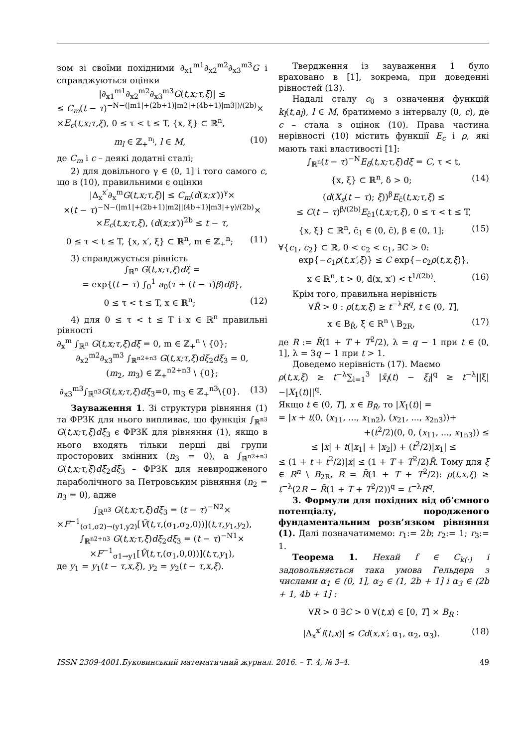зом зі своїми похідними ∂<sub>x1</sub><sup>m1</sup>∂<sub>x2</sub><sup>m2</sup>∂<sub>x3</sub><sup>m3</sup>G і справджуються оцінки
|∂<sub>x1</sub><sup>m1</sup>∂<sub>x2</sub><sup>m2</sup>∂<sub>x3</sub><sup>m3</sup>G(t,x;τ,ξ)| ≤
≤ C<sub>m</sub>(t − τ)<sup>−N−(|m1|+(2b+1)|m2|+(4b+1)|m3|)/(2b)</sup>×
×E<sub>c</sub>(t,x;τ,ξ), 0 ≤ τ < t ≤ T, {x, ξ} ⊂ ℝ<sup>n</sup>,
m<sub>l</sub> ∈ ℤ<sub>+</sub><sup>n<sub>l</sub></sup>, l ∈ M, (10)
де C<sub>m</sub> і c – деякі додатні сталі;
2) для довільного γ ∈ (0, 1] і того самого c, що в (10), правильними є оцінки
|Δ<sub>x</sub><sup>x′</sup>∂<sub>x</sub><sup>m</sup>G(t,x;τ,ξ)| ≤ C<sub>m</sub>(d(x;x′))<sup>γ</sup>×
×(t − τ)<sup>−N−(|m1|+(2b+1)|m2||(4b+1)|m3|+γ)/(2b)</sup>×
×E<sub>c</sub>(t,x;τ,ξ), (d(x;x′))<sup>2b</sup> ≤ t − τ,
0 ≤ τ < t ≤ T, {x, x′, ξ} ⊂ ℝ<sup>n</sup>, m ∈ ℤ<sub>+</sub><sup>n</sup>; (11)
3) справджується рівність
∫<sub>ℝ<sup>n</sup></sub> G(t,x;τ,ξ)dξ =
= exp{(t − τ) ∫<sub>0</sub><sup>1</sup> a<sub>0</sub>(τ + (t − τ)β)dβ},
0 ≤ τ < t ≤ T, x ∈ ℝ<sup>n</sup>; (12)
4) для 0 ≤ τ < t ≤ T і x ∈ ℝ<sup>n</sup> правильні рівності
∂<sub>x</sub><sup>m</sup> ∫<sub>ℝ<sup>n</sup></sub> G(t,x;τ,ξ)dξ = 0, m ∈ ℤ<sub>+</sub><sup>n</sup> \ {0};
∂<sub>x2</sub><sup>m2</sup>∂<sub>x3</sub><sup>m3</sup> ∫<sub>ℝ<sup>n2+n3</sup></sub> G(t,x;τ,ξ)dξ<sub>2</sub>dξ<sub>3</sub> = 0,
(m<sub>2</sub>, m<sub>3</sub>) ∈ ℤ<sub>+</sub><sup>n2+n3</sup> \ {0};
∂<sub>x3</sub><sup>m3</sup>∫<sub>ℝ<sup>n3</sup></sub>G(t,x;τ,ξ)dξ<sub>3</sub>=0, m<sub>3</sub> ∈ ℤ<sub>+</sub><sup>n3</sup>\{0}. (13)
Зауваження 1. Зі структури рівняння (1) та ФРЗК для нього випливає, що функція ∫<sub>ℝ<sup>n3</sup></sub> G(t,x;τ,ξ)dξ<sub>3</sub> є ФРЗК для рівняння (1), якщо в нього входять тільки перші дві групи просторових змінних (n<sub>3</sub> = 0), а ∫<sub>ℝ<sup>n2+n3</sup></sub> G(t,x;τ,ξ)dξ<sub>2</sub>dξ<sub>3</sub> – ФРЗК для невиродженого параболічного за Петровським рівняння (n<sub>2</sub> = n<sub>3</sub> = 0), адже
∫<sub>ℝ<sup>n3</sup></sub> G(t,x;τ,ξ)dξ<sub>3</sub> = (t − τ)<sup>−N2</sup>×
×F<sup>−1</sup><sub>(σ1,σ2)→(y1,y2)</sub>[Ṽ(t,τ,(σ<sub>1</sub>,σ<sub>2</sub>,0))](t,τ,y<sub>1</sub>,y<sub>2</sub>),
∫<sub>ℝ<sup>n2+n3</sup></sub> G(t,x;τ,ξ)dξ<sub>2</sub>dξ<sub>3</sub> = (t − τ)<sup>−N1</sup>×
×F<sup>−1</sup><sub>σ1→y1</sub>[Ṽ(t,τ,(σ<sub>1</sub>,0,0))](t,τ,y<sub>1</sub>),
де y<sub>1</sub> = y<sub>1</sub>(t − τ,x,ξ), y<sub>2</sub> = y<sub>2</sub>(t − τ,x,ξ).
Твердження із зауваження 1 було враховано в [1], зокрема, при доведенні рівностей (13).
Надалі сталу c<sub>0</sub> з означення функцій k<sub>l</sub>(t,a<sub>l</sub>), l ∈ M, братимемо з інтервалу (0, c), де c – стала з оцінок (10). Права частина нерівності (10) містить функції E<sub>c</sub> і ρ, які мають такі властивості [1]:
∫<sub>ℝ<sup>n</sup></sub>(t − τ)<sup>−N</sup>E<sub>δ</sub>(t,x;τ,ξ)dξ = C, τ < t,
{x, ξ} ⊂ ℝ<sup>n</sup>, δ > 0; (14)
(d(X<sub>s</sub>(t − τ); ξ))<sup>β</sup>E<sub>c̄</sub>(t,x;τ,ξ) ≤
≤ C(t − τ)<sup>β/(2b)</sup>E<sub>c̄1</sub>(t,x;τ,ξ), 0 ≤ τ < t ≤ T,
{x, ξ} ⊂ ℝ<sup>n</sup>, c̄<sub>1</sub> ∈ (0, c̄), β ∈ (0, 1]; (15)
∀{c<sub>1</sub>, c<sub>2</sub>} ⊂ ℝ, 0 < c<sub>2</sub> < c<sub>1</sub>, ∃C > 0:
exp{−c<sub>1</sub>ρ(t,x′,ξ)} ≤ C exp{−c<sub>2</sub>ρ(t,x,ξ)},
x ∈ ℝ<sup>n</sup>, t > 0, d(x, x′) < t<sup>1/(2b)</sup>. (16)
Крім того, правильна нерівність
∀R̄ > 0 : ρ(t,x,ξ) ≥ t<sup>−λ</sup>R<sup>q</sup>, t ∈ (0, T],
x ∈ B<sub>R̄</sub>, ξ ∈ R<sup>n</sup> \ B<sub>2R</sub>, (17)
де R := R̄(1 + T + T<sup>2</sup>/2), λ = q − 1 при t ∈ (0, 1], λ = 3q − 1 при t > 1.
Доведемо нерівність (17). Маємо
ρ(t,x,ξ) ≥ t<sup>−λ</sup>∑<sub>l=1</sub><sup>3</sup> |x̄<sub>l</sub>(t) − ξ<sub>l</sub>|<sup>q</sup> ≥ t<sup>−λ</sup>||ξ|−|X<sub>1</sub>(t)||<sup>q</sup>.
Якщо t ∈ (0, T], x ∈ B<sub>R̄</sub>, то |X<sub>1</sub>(t)| =
= |x + t(0, (x<sub>11</sub>, ..., x<sub>1n2</sub>), (x<sub>21</sub>, ..., x<sub>2n3</sub>))+
+(t<sup>2</sup>/2)(0, 0, (x<sub>11</sub>, ..., x<sub>1n3</sub>)) ≤
≤ |x| + t(|x<sub>1</sub>| + |x<sub>2</sub>|) + (t<sup>2</sup>/2)|x<sub>1</sub>| ≤
≤ (1 + t + t<sup>2</sup>/2)|x| ≤ (1 + T + T<sup>2</sup>/2)R̄. Тому для ξ ∈ R<sup>n</sup> \ B<sub>2R</sub>, R = R̄(1 + T + T<sup>2</sup>/2): ρ(t,x,ξ) ≥ t<sup>−λ</sup>(2R − R̄(1 + T + T<sup>2</sup>/2))<sup>q</sup> = t<sup>−λ</sup>R<sup>q</sup>.
3. Формули для похідних від об’ємного потенціалу, породженого фундаментальним розв’язком рівняння (1). Далі позначатимемо: r<sub>1</sub>:= 2b; r<sub>2</sub>:= 1; r<sub>3</sub>:= 1.
Теорема 1. Нехай f ∈ C<sub>k(·)</sub> і задовольняється така умова Гельдера з числами α<sub>1</sub> ∈ (0, 1], α<sub>2</sub> ∈ (1, 2b + 1] і α<sub>3</sub> ∈ (2b + 1, 4b + 1] :
∀R > 0 ∃C > 0 ∀(t,x) ∈ [0, T] × B<sub>R</sub> :
|Δ<sub>x</sub><sup>x′</sup>f(t,x)| ≤ Cd(x,x′; α<sub>1</sub>, α<sub>2</sub>, α<sub>3</sub>). (18)
ISSN 2309-4001.Буковинський математичний журнал. 2016. – Т. 4, № 3–4. 49